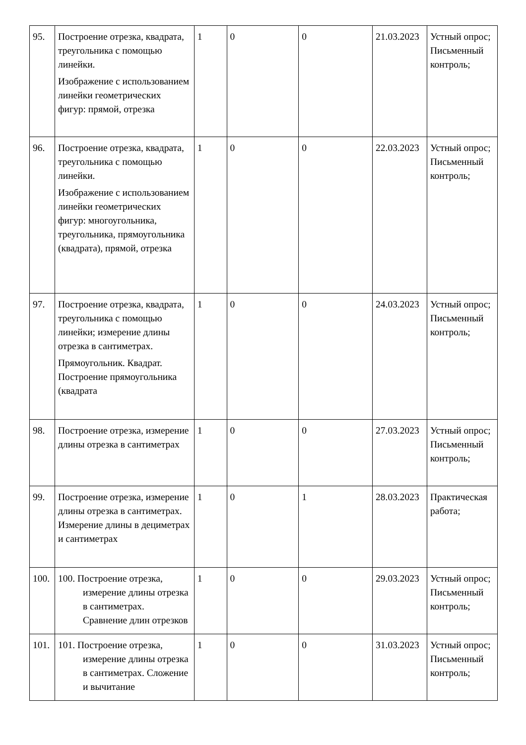| 95. | Построение отрезка, квадрата, треугольника с помощью линейки. Изображение с использованием линейки геометрических фигур: прямой, отрезка | 1 | 0 | 0 | 21.03.2023 | Устный опрос; Письменный контроль; |
| 96. | Построение отрезка, квадрата, треугольника с помощью линейки. Изображение с использованием линейки геометрических фигур: многоугольника, треугольника, прямоугольника (квадрата), прямой, отрезка | 1 | 0 | 0 | 22.03.2023 | Устный опрос; Письменный контроль; |
| 97. | Построение отрезка, квадрата, треугольника с помощью линейки; измерение длины отрезка в сантиметрах. Прямоугольник. Квадрат. Построение прямоугольника (квадрата | 1 | 0 | 0 | 24.03.2023 | Устный опрос; Письменный контроль; |
| 98. | Построение отрезка, измерение длины отрезка в сантиметрах | 1 | 0 | 0 | 27.03.2023 | Устный опрос; Письменный контроль; |
| 99. | Построение отрезка, измерение длины отрезка в сантиметрах. Измерение длины в дециметрах и сантиметрах | 1 | 0 | 1 | 28.03.2023 | Практическая работа; |
| 100. | 100. Построение отрезка, измерение длины отрезка в сантиметрах. Сравнение длин отрезков | 1 | 0 | 0 | 29.03.2023 | Устный опрос; Письменный контроль; |
| 101. | 101. Построение отрезка, измерение длины отрезка в сантиметрах. Сложение и вычитание | 1 | 0 | 0 | 31.03.2023 | Устный опрос; Письменный контроль; |